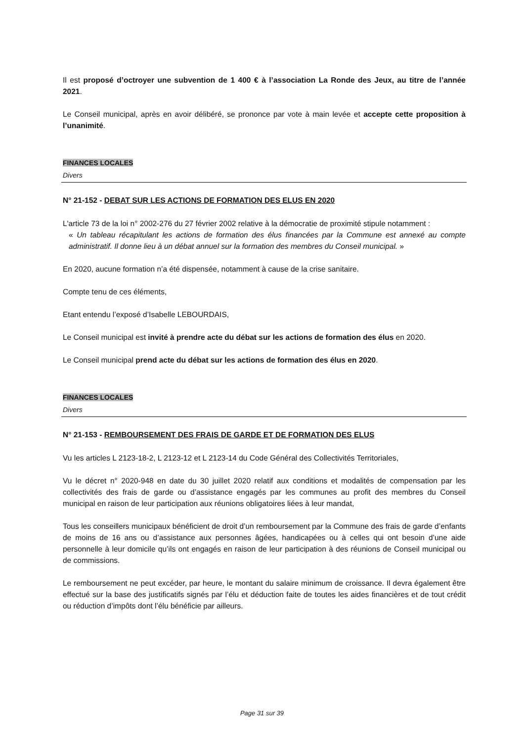Il est proposé d’octroyer une subvention de 1 400 € à l’association La Ronde des Jeux, au titre de l’année 2021.
Le Conseil municipal, après en avoir délibéré, se prononce par vote à main levée et accepte cette proposition à l’unanimité.
FINANCES LOCALES
Divers
N° 21-152 - DEBAT SUR LES ACTIONS DE FORMATION DES ELUS EN 2020
L'article 73 de la loi n° 2002-276 du 27 février 2002 relative à la démocratie de proximité stipule notamment :
« Un tableau récapitulant les actions de formation des élus financées par la Commune est annexé au compte administratif. Il donne lieu à un débat annuel sur la formation des membres du Conseil municipal. »
En 2020, aucune formation n’a été dispensée, notamment à cause de la crise sanitaire.
Compte tenu de ces éléments,
Etant entendu l’exposé d’Isabelle LEBOURDAIS,
Le Conseil municipal est invité à prendre acte du débat sur les actions de formation des élus en 2020.
Le Conseil municipal prend acte du débat sur les actions de formation des élus en 2020.
FINANCES LOCALES
Divers
N° 21-153 - REMBOURSEMENT DES FRAIS DE GARDE ET DE FORMATION DES ELUS
Vu les articles L 2123-18-2, L 2123-12 et L 2123-14 du Code Général des Collectivités Territoriales,
Vu le décret n° 2020-948 en date du 30 juillet 2020 relatif aux conditions et modalités de compensation par les collectivités des frais de garde ou d’assistance engagés par les communes au profit des membres du Conseil municipal en raison de leur participation aux réunions obligatoires liées à leur mandat,
Tous les conseillers municipaux bénéficient de droit d’un remboursement par la Commune des frais de garde d’enfants de moins de 16 ans ou d’assistance aux personnes âgées, handicapées ou à celles qui ont besoin d’une aide personnelle à leur domicile qu’ils ont engagés en raison de leur participation à des réunions de Conseil municipal ou de commissions.
Le remboursement ne peut excéder, par heure, le montant du salaire minimum de croissance. Il devra également être effectué sur la base des justificatifs signés par l’élu et déduction faite de toutes les aides financières et de tout crédit ou réduction d’impôts dont l’élu bénéficie par ailleurs.
Page 31 sur 39